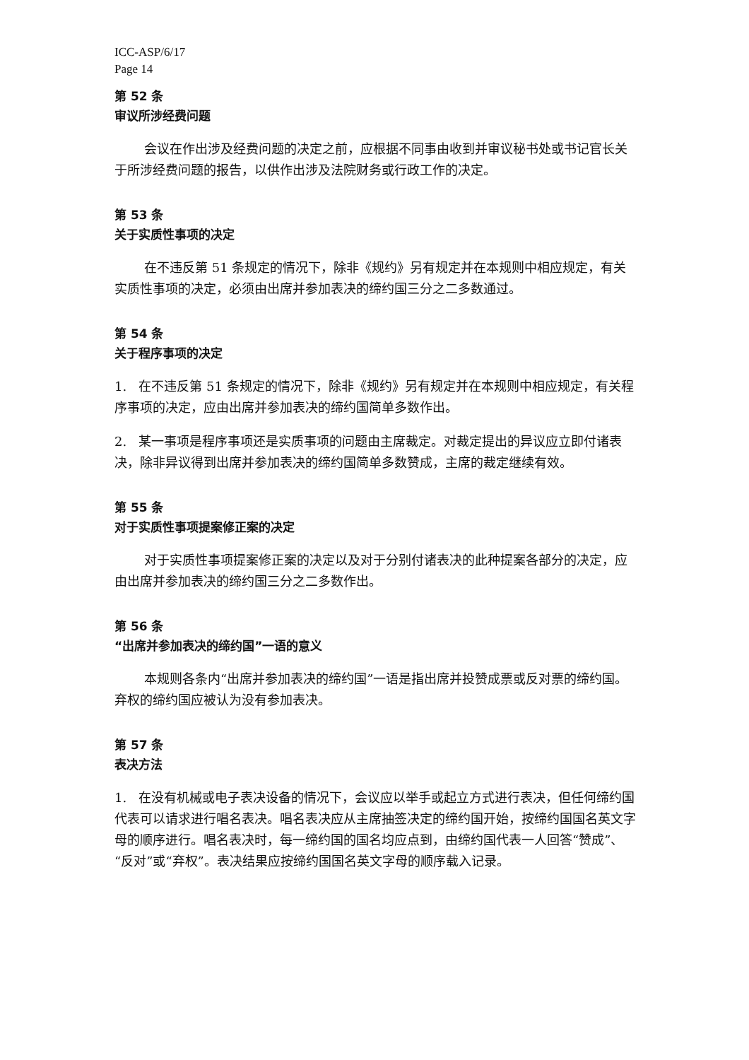ICC-ASP/6/17
Page 14
第 52 条
审议所涉经费问题
会议在作出涉及经费问题的决定之前，应根据不同事由收到并审议秘书处或书记官长关于所涉经费问题的报告，以供作出涉及法院财务或行政工作的决定。
第 53 条
关于实质性事项的决定
在不违反第 51 条规定的情况下，除非《规约》另有规定并在本规则中相应规定，有关实质性事项的决定，必须由出席并参加表决的缔约国三分之二多数通过。
第 54 条
关于程序事项的决定
1. 在不违反第 51 条规定的情况下，除非《规约》另有规定并在本规则中相应规定，有关程序事项的决定，应由出席并参加表决的缔约国简单多数作出。
2. 某一事项是程序事项还是实质事项的问题由主席裁定。对裁定提出的异议应立即付诸表决，除非异议得到出席并参加表决的缔约国简单多数赞成，主席的裁定继续有效。
第 55 条
对于实质性事项提案修正案的决定
对于实质性事项提案修正案的决定以及对于分别付诸表决的此种提案各部分的决定，应由出席并参加表决的缔约国三分之二多数作出。
第 56 条
“出席并参加表决的缔约国”一语的意义
本规则各条内“出席并参加表决的缔约国”一语是指出席并投赞成票或反对票的缔约国。弃权的缔约国应被认为没有参加表决。
第 57 条
表决方法
1. 在没有机械或电子表决设备的情况下，会议应以举手或起立方式进行表决，但任何缔约国代表可以请求进行唱名表决。唱名表决应从主席抽签决定的缔约国开始，按缔约国国名英文字母的顺序进行。唱名表决时，每一缔约国的国名均应点到，由缔约国代表一人回答“赞成”、“反对”或“弃权”。表决结果应按缔约国国名英文字母的顺序载入记录。